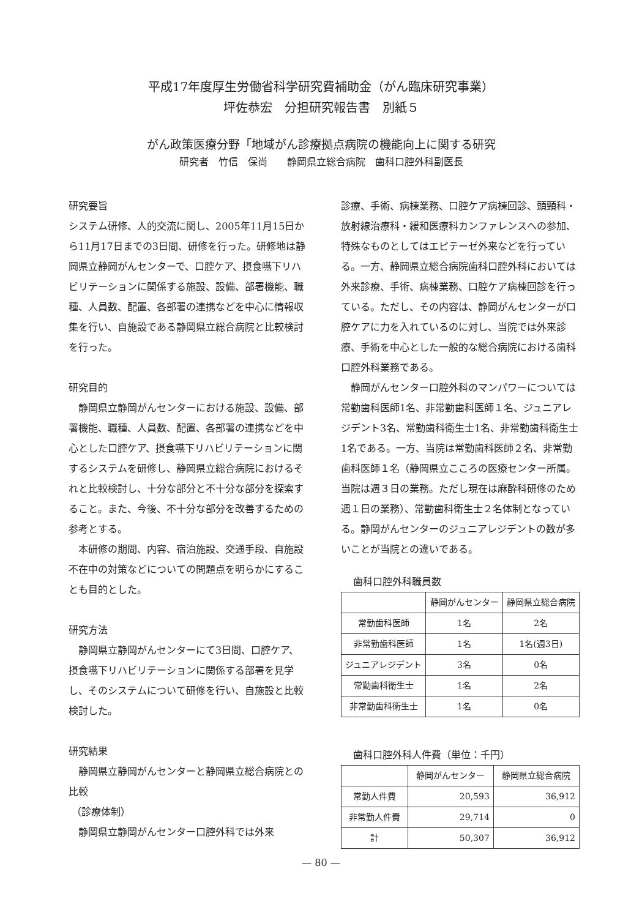平成17年度厚生労働省科学研究費補助金（がん臨床研究事業）
坪佐恭宏　分担研究報告書　別紙５
がん政策医療分野「地域がん診療拠点病院の機能向上に関する研究
研究者　竹信　保尚　　静岡県立総合病院　歯科口腔外科副医長
研究要旨
システム研修、人的交流に関し、2005年11月15日から11月17日までの3日間、研修を行った。研修地は静岡県立静岡がんセンターで、口腔ケア、摂食嚥下リハビリテーションに関係する施設、設備、部署機能、職種、人員数、配置、各部署の連携などを中心に情報収集を行い、自施設である静岡県立総合病院と比較検討を行った。
研究目的
静岡県立静岡がんセンターにおける施設、設備、部署機能、職種、人員数、配置、各部署の連携などを中心とした口腔ケア、摂食嚥下リハビリテーションに関するシステムを研修し、静岡県立総合病院におけるそれと比較検討し、十分な部分と不十分な部分を探索すること。また、今後、不十分な部分を改善するための参考とする。
本研修の期間、内容、宿泊施設、交通手段、自施設不在中の対策などについての問題点を明らかにすることも目的とした。
研究方法
静岡県立静岡がんセンターにて3日間、口腔ケア、摂食嚥下リハビリテーションに関係する部署を見学し、そのシステムについて研修を行い、自施設と比較検討した。
研究結果
静岡県立静岡がんセンターと静岡県立総合病院との比較
（診療体制）
静岡県立静岡がんセンター口腔外科では外来
診療、手術、病棟業務、口腔ケア病棟回診、頭頸科・放射線治療科・緩和医療科カンファレンスへの参加、特殊なものとしてはエピテーゼ外来などを行っている。一方、静岡県立総合病院歯科口腔外科においては外来診療、手術、病棟業務、口腔ケア病棟回診を行っている。ただし、その内容は、静岡がんセンターが口腔ケアに力を入れているのに対し、当院では外来診療、手術を中心とした一般的な総合病院における歯科口腔外科業務である。
静岡がんセンター口腔外科のマンパワーについては常勤歯科医師1名、非常勤歯科医師１名、ジュニアレジデント3名、常勤歯科衛生士1名、非常勤歯科衛生士1名である。一方、当院は常勤歯科医師２名、非常勤歯科医師１名（静岡県立こころの医療センター所属。当院は週３日の業務。ただし現在は麻酔科研修のため週１日の業務）、常勤歯科衛生士２名体制となっている。静岡がんセンターのジュニアレジデントの数が多いことが当院との違いである。
歯科口腔外科職員数
| | 静岡がんセンター | 静岡県立総合病院 |
| --- | --- | --- |
| 常勤歯科医師 | 1名 | 2名 |
| 非常勤歯科医師 | 1名 | 1名(週3日) |
| ジュニアレジデント | 3名 | 0名 |
| 常勤歯科衛生士 | 1名 | 2名 |
| 非常勤歯科衛生士 | 1名 | 0名 |
歯科口腔外科人件費（単位：千円）
| | 静岡がんセンター | 静岡県立総合病院 |
| --- | --- | --- |
| 常勤人件費 | 20,593 | 36,912 |
| 非常勤人件費 | 29,714 | 0 |
| 計 | 50,307 | 36,912 |
— 80 —